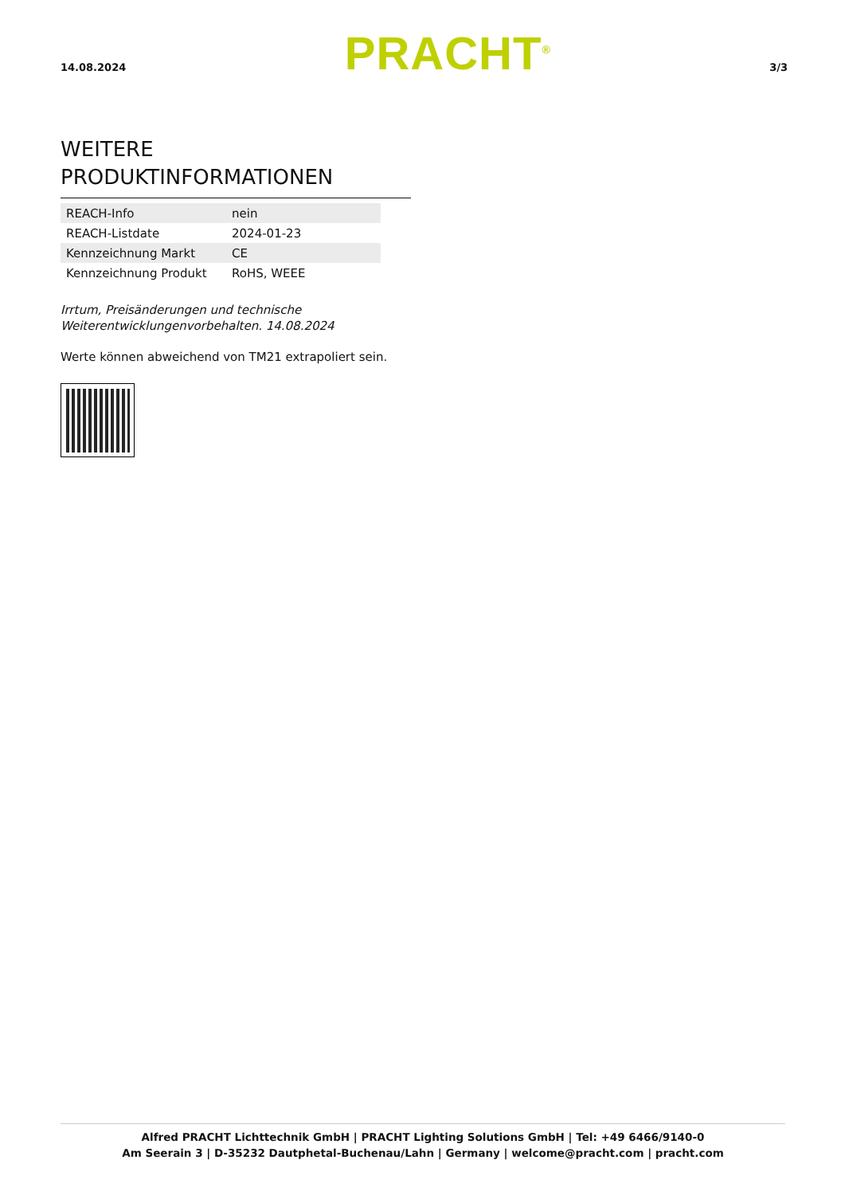14.08.2024 PRACHT<sup>®</sup> 3/3
WEITERE PRODUKTINFORMATIONEN
| REACH-Info | nein |
| REACH-Listdate | 2024-01-23 |
| Kennzeichnung Markt | CE |
| Kennzeichnung Produkt | RoHS, WEEE |
Irrtum, Preisänderungen und technische
Weiterentwicklungenvorbehalten. 14.08.2024
Werte können abweichend von TM21 extrapoliert sein.
Alfred PRACHT Lichttechnik GmbH | PRACHT Lighting Solutions GmbH | Tel: +49 6466/9140-0
Am Seerain 3 | D-35232 Dautphetal-Buchenau/Lahn | Germany | welcome@pracht.com | pracht.com